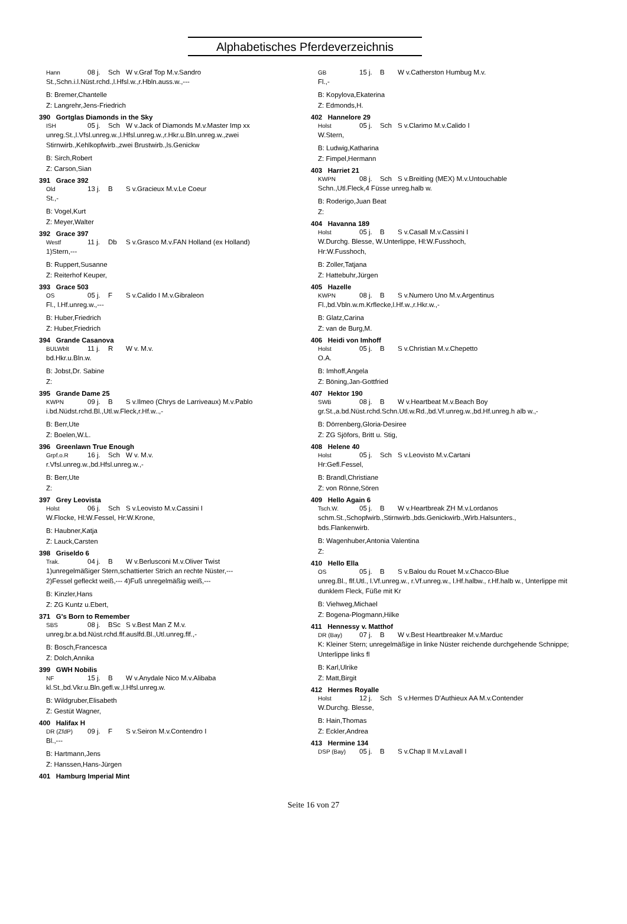Alphabetisches Pferdeverzeichnis
Hann 08 j. Sch W v.Graf Top M.v.Sandro
St.,Schn.i.l.Nüst.rchd.,l.Hfsl.w.,r.Hbln.auss.w.,---
B: Bremer,Chantelle
Z: Langrehr,Jens-Friedrich
390 Gortglas Diamonds in the Sky
ISH 05 j. Sch W v.Jack of Diamonds M.v.Master Imp xx
unreg.St.,l.Vfsl.unreg.w.,l.Hfsl.unreg.w.,r.Hkr.u.Bln.unreg.w.,zwei Stirnwirb.,Kehlkopfwirb.,zwei Brustwirb.,ls.Genickw
B: Sirch,Robert
Z: Carson,Sian
391 Grace 392
Old 13 j. B S v.Gracieux M.v.Le Coeur
St.,-
B: Vogel,Kurt
Z: Meyer,Walter
392 Grace 397
Westf 11 j. Db S v.Grasco M.v.FAN Holland (ex Holland)
1)Stern,---
B: Ruppert,Susanne
Z: Reiterhof Keuper,
393 Grace 503
OS 05 j. F S v.Calido I M.v.Gibraleon
Fl., l.Hf.unreg.w.,---
B: Huber,Friedrich
Z: Huber,Friedrich
394 Grande Casanova
BULWblt 11 j. R W v. M.v.
bd.Hkr.u.Bln.w.
B: Jobst,Dr. Sabine
Z:
395 Grande Dame 25
KWPN 09 j. B S v.Ilmeo (Chrys de Larriveaux) M.v.Pablo
i.bd.Nüdst.rchd.Bl.,Utl.w.Fleck,r.Hf.w..,-
B: Berr,Ute
Z: Boelen,W.L.
396 Greenlawn True Enough
Grpf.o.R 16 j. Sch W v. M.v.
r.Vfsl.unreg.w.,bd.Hfsl.unreg.w.,-
B: Berr,Ute
Z:
397 Grey Leovista
Holst 06 j. Sch S v.Leovisto M.v.Cassini I
W.Flocke, Hl:W.Fessel, Hr:W.Krone,
B: Haubner,Katja
Z: Lauck,Carsten
398 Griseldo 6
Trak. 04 j. B W v.Berlusconi M.v.Oliver Twist
1)unregelmäßiger Stern,schattierter Strich an rechte Nüster,---
2)Fessel gefleckt weiß,--- 4)Fuß unregelmäßig weiß,---
B: Kinzler,Hans
Z: ZG Kuntz u.Ebert,
371 G's Born to Remember
SBS 08 j. BSc S v.Best Man Z M.v.
unreg.br.a.bd.Nüst.rchd.flf.auslfd.Bl.,Utl.unreg.flf.,-
B: Bosch,Francesca
Z: Dolch,Annika
399 GWH Nobilis
NF 15 j. B W v.Anydale Nico M.v.Alibaba
kl.St.,bd.Vkr.u.Bln.gefl.w.,l.Hfsl.unreg.w.
B: Wildgruber,Elisabeth
Z: Gestüt Wagner,
400 Halifax H
DR (ZfdP) 09 j. F S v.Seiron M.v.Contendro I
Bl.,---
B: Hartmann,Jens
Z: Hanssen,Hans-Jürgen
401 Hamburg Imperial Mint
GB 15 j. B W v.Catherston Humbug M.v.
Fl.,-
B: Kopylova,Ekaterina
Z: Edmonds,H.
402 Hannelore 29
Holst 05 j. Sch S v.Clarimo M.v.Calido I
W.Stern,
B: Ludwig,Katharina
Z: Fimpel,Hermann
403 Harriet 21
KWPN 08 j. Sch S v.Breitling (MEX) M.v.Untouchable
Schn.,Utl.Fleck,4 Füsse unreg.halb w.
B: Roderigo,Juan Beat
Z:
404 Havanna 189
Holst 05 j. B S v.Casall M.v.Cassini I
W.Durchg. Blesse, W.Unterlippe, Hl:W.Fusshoch,
Hr:W.Fusshoch,
B: Zoller,Tatjana
Z: Hattebuhr,Jürgen
405 Hazelle
KWPN 08 j. B S v.Numero Uno M.v.Argentinus
Fl.,bd.Vbln.w.m.Krflecke,l.Hf.w.,r.Hkr.w.,-
B: Glatz,Carina
Z: van de Burg,M.
406 Heidi von Imhoff
Holst 05 j. B S v.Christian M.v.Chepetto
O.A.
B: Imhoff,Angela
Z: Böning,Jan-Gottfried
407 Hektor 190
SWB 08 j. B W v.Heartbeat M.v.Beach Boy
gr.St.,a.bd.Nüst.rchd.Schn.Utl.w.Rd.,bd.Vf.unreg.w.,bd.Hf.unreg.h alb w.,-
B: Dörrenberg,Gloria-Desiree
Z: ZG Sjöfors, Britt u. Stig,
408 Helene 40
Holst 05 j. Sch S v.Leovisto M.v.Cartani
Hr:Gefl.Fessel,
B: Brandl,Christiane
Z: von Rönne,Sören
409 Hello Again 6
Tsch.W. 05 j. B W v.Heartbreak ZH M.v.Lordanos
schm.St.,Schopfwirb.,Stirnwirb.,bds.Genickwirb.,Wirb.Halsunters.,
bds.Flankenwirb.
B: Wagenhuber,Antonia Valentina
Z:
410 Hello Ella
OS 05 j. B S v.Balou du Rouet M.v.Chacco-Blue
unreg.Bl., flf.Utl., l.Vf.unreg.w., r.Vf.unreg.w., l.Hf.halbw., r.Hf.halb w., Unterlippe mit dunklem Fleck, Füße mit Kr
B: Viehweg,Michael
Z: Bogena-Plogmann,Hilke
411 Hennessy v. Matthof
DR (Bay) 07 j. B W v.Best Heartbreaker M.v.Marduc
K: Kleiner Stern; unregelmäßige in linke Nüster reichende durchgehende Schnippe; Unterlippe links fl
B: Karl,Ulrike
Z: Matt,Birgit
412 Hermes Royalle
Holst 12 j. Sch S v.Hermes D'Authieux AA M.v.Contender
W.Durchg. Blesse,
B: Hain,Thomas
Z: Eckler,Andrea
413 Hermine 134
DSP (Bay) 05 j. B S v.Chap II M.v.Lavall I
Seite 16 von 27